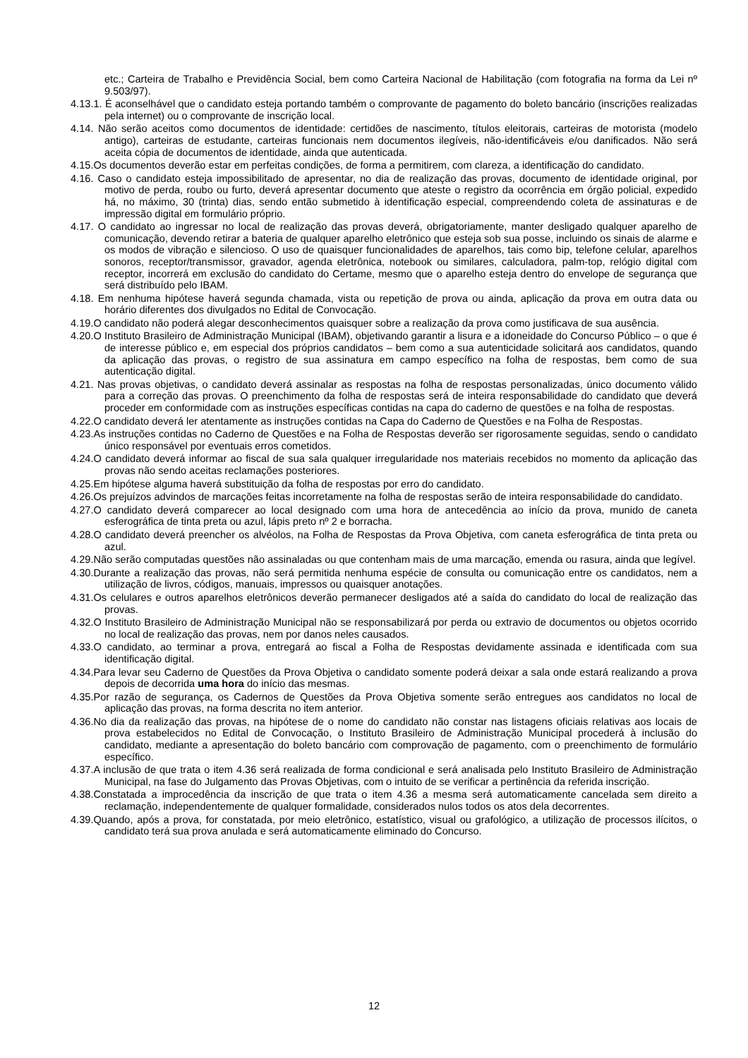etc.; Carteira de Trabalho e Previdência Social, bem como Carteira Nacional de Habilitação (com fotografia na forma da Lei nº 9.503/97).
4.13.1. É aconselhável que o candidato esteja portando também o comprovante de pagamento do boleto bancário (inscrições realizadas pela internet) ou o comprovante de inscrição local.
4.14. Não serão aceitos como documentos de identidade: certidões de nascimento, títulos eleitorais, carteiras de motorista (modelo antigo), carteiras de estudante, carteiras funcionais nem documentos ilegíveis, não-identificáveis e/ou danificados. Não será aceita cópia de documentos de identidade, ainda que autenticada.
4.15.Os documentos deverão estar em perfeitas condições, de forma a permitirem, com clareza, a identificação do candidato.
4.16. Caso o candidato esteja impossibilitado de apresentar, no dia de realização das provas, documento de identidade original, por motivo de perda, roubo ou furto, deverá apresentar documento que ateste o registro da ocorrência em órgão policial, expedido há, no máximo, 30 (trinta) dias, sendo então submetido à identificação especial, compreendendo coleta de assinaturas e de impressão digital em formulário próprio.
4.17. O candidato ao ingressar no local de realização das provas deverá, obrigatoriamente, manter desligado qualquer aparelho de comunicação, devendo retirar a bateria de qualquer aparelho eletrônico que esteja sob sua posse, incluindo os sinais de alarme e os modos de vibração e silencioso. O uso de quaisquer funcionalidades de aparelhos, tais como bip, telefone celular, aparelhos sonoros, receptor/transmissor, gravador, agenda eletrônica, notebook ou similares, calculadora, palm-top, relógio digital com receptor, incorrerá em exclusão do candidato do Certame, mesmo que o aparelho esteja dentro do envelope de segurança que será distribuído pelo IBAM.
4.18. Em nenhuma hipótese haverá segunda chamada, vista ou repetição de prova ou ainda, aplicação da prova em outra data ou horário diferentes dos divulgados no Edital de Convocação.
4.19.O candidato não poderá alegar desconhecimentos quaisquer sobre a realização da prova como justificava de sua ausência.
4.20.O Instituto Brasileiro de Administração Municipal (IBAM), objetivando garantir a lisura e a idoneidade do Concurso Público – o que é de interesse público e, em especial dos próprios candidatos – bem como a sua autenticidade solicitará aos candidatos, quando da aplicação das provas, o registro de sua assinatura em campo específico na folha de respostas, bem como de sua autenticação digital.
4.21. Nas provas objetivas, o candidato deverá assinalar as respostas na folha de respostas personalizadas, único documento válido para a correção das provas. O preenchimento da folha de respostas será de inteira responsabilidade do candidato que deverá proceder em conformidade com as instruções específicas contidas na capa do caderno de questões e na folha de respostas.
4.22.O candidato deverá ler atentamente as instruções contidas na Capa do Caderno de Questões e na Folha de Respostas.
4.23.As instruções contidas no Caderno de Questões e na Folha de Respostas deverão ser rigorosamente seguidas, sendo o candidato único responsável por eventuais erros cometidos.
4.24.O candidato deverá informar ao fiscal de sua sala qualquer irregularidade nos materiais recebidos no momento da aplicação das provas não sendo aceitas reclamações posteriores.
4.25.Em hipótese alguma haverá substituição da folha de respostas por erro do candidato.
4.26.Os prejuízos advindos de marcações feitas incorretamente na folha de respostas serão de inteira responsabilidade do candidato.
4.27.O candidato deverá comparecer ao local designado com uma hora de antecedência ao início da prova, munido de caneta esferográfica de tinta preta ou azul, lápis preto nº 2 e borracha.
4.28.O candidato deverá preencher os alvéolos, na Folha de Respostas da Prova Objetiva, com caneta esferográfica de tinta preta ou azul.
4.29.Não serão computadas questões não assinaladas ou que contenham mais de uma marcação, emenda ou rasura, ainda que legível.
4.30.Durante a realização das provas, não será permitida nenhuma espécie de consulta ou comunicação entre os candidatos, nem a utilização de livros, códigos, manuais, impressos ou quaisquer anotações.
4.31.Os celulares e outros aparelhos eletrônicos deverão permanecer desligados até a saída do candidato do local de realização das provas.
4.32.O Instituto Brasileiro de Administração Municipal não se responsabilizará por perda ou extravio de documentos ou objetos ocorrido no local de realização das provas, nem por danos neles causados.
4.33.O candidato, ao terminar a prova, entregará ao fiscal a Folha de Respostas devidamente assinada e identificada com sua identificação digital.
4.34.Para levar seu Caderno de Questões da Prova Objetiva o candidato somente poderá deixar a sala onde estará realizando a prova depois de decorrida uma hora do início das mesmas.
4.35.Por razão de segurança, os Cadernos de Questões da Prova Objetiva somente serão entregues aos candidatos no local de aplicação das provas, na forma descrita no item anterior.
4.36.No dia da realização das provas, na hipótese de o nome do candidato não constar nas listagens oficiais relativas aos locais de prova estabelecidos no Edital de Convocação, o Instituto Brasileiro de Administração Municipal procederá à inclusão do candidato, mediante a apresentação do boleto bancário com comprovação de pagamento, com o preenchimento de formulário específico.
4.37.A inclusão de que trata o item 4.36 será realizada de forma condicional e será analisada pelo Instituto Brasileiro de Administração Municipal, na fase do Julgamento das Provas Objetivas, com o intuito de se verificar a pertinência da referida inscrição.
4.38.Constatada a improcedência da inscrição de que trata o item 4.36 a mesma será automaticamente cancelada sem direito a reclamação, independentemente de qualquer formalidade, considerados nulos todos os atos dela decorrentes.
4.39.Quando, após a prova, for constatada, por meio eletrônico, estatístico, visual ou grafológico, a utilização de processos ilícitos, o candidato terá sua prova anulada e será automaticamente eliminado do Concurso.
12